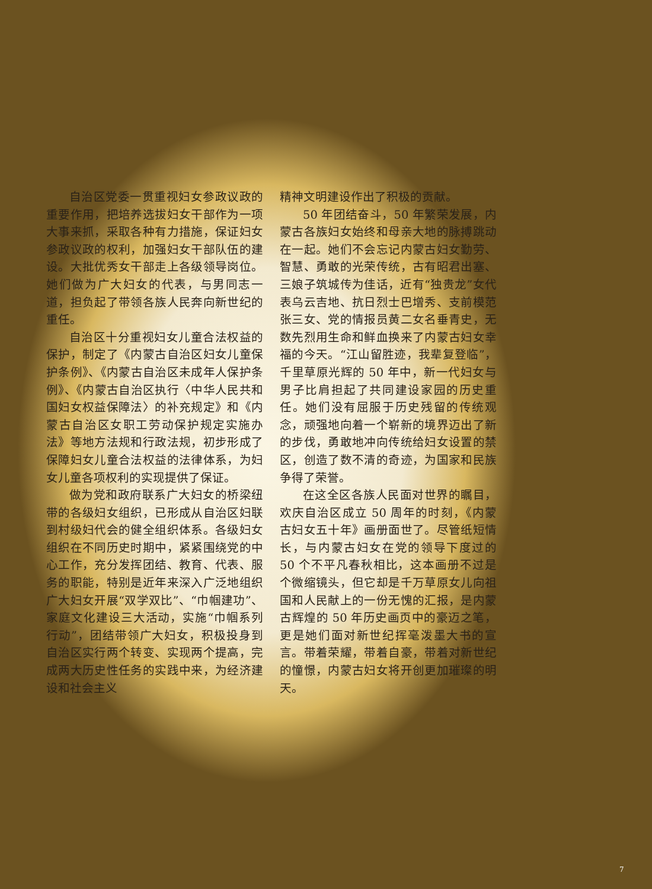自治区党委一贯重视妇女参政议政的重要作用，把培养选拔妇女干部作为一项大事来抓，采取各种有力措施，保证妇女参政议政的权利，加强妇女干部队伍的建设。大批优秀女干部走上各级领导岗位。她们做为广大妇女的代表，与男同志一道，担负起了带领各族人民奔向新世纪的重任。
自治区十分重视妇女儿童合法权益的保护，制定了《内蒙古自治区妇女儿童保护条例》、《内蒙古自治区未成年人保护条例》、《内蒙古自治区执行〈中华人民共和国妇女权益保障法〉的补充规定》和《内蒙古自治区女职工劳动保护规定实施办法》等地方法规和行政法规，初步形成了保障妇女儿童合法权益的法律体系，为妇女儿童各项权利的实现提供了保证。
做为党和政府联系广大妇女的桥梁纽带的各级妇女组织，已形成从自治区妇联到村级妇代会的健全组织体系。各级妇女组织在不同历史时期中，紧紧围绕党的中心工作，充分发挥团结、教育、代表、服务的职能，特别是近年来深入广泛地组织广大妇女开展“双学双比”、“巾帼建功”、家庭文化建设三大活动，实施“巾帼系列行动”，团结带领广大妇女，积极投身到自治区实行两个转变、实现两个提高，完成两大历史性任务的实践中来，为经济建设和社会主义
精神文明建设作出了积极的贡献。
50 年团结奋斗，50 年繁荣发展，内蒙古各族妇女始终和母亲大地的脉搏跳动在一起。她们不会忘记内蒙古妇女勤劳、智慧、勇敢的光荣传统，古有昭君出塞、三娘子筑城传为佳话，近有“独贵龙”女代表乌云吉地、抗日烈士巴增秀、支前模范张三女、党的情报员黄二女名垂青史，无数先烈用生命和鲜血换来了内蒙古妇女幸福的今天。“江山留胜迹，我辈复登临”，千里草原光辉的 50 年中，新一代妇女与男子比肩担起了共同建设家园的历史重任。她们没有屈服于历史残留的传统观念，顽强地向着一个崭新的境界迈出了新的步伐，勇敢地冲向传统给妇女设置的禁区，创造了数不清的奇迹，为国家和民族争得了荣誉。
在这全区各族人民面对世界的瞩目，欢庆自治区成立 50 周年的时刻，《内蒙古妇女五十年》画册面世了。尽管纸短情长，与内蒙古妇女在党的领导下度过的 50 个不平凡春秋相比，这本画册不过是个微缩镜头，但它却是千万草原女儿向祖国和人民献上的一份无愧的汇报，是内蒙古辉煌的 50 年历史画页中的豪迈之笔，更是她们面对新世纪挥毫泼墨大书的宣言。带着荣耀，带着自豪，带着对新世纪的憧憬，内蒙古妇女将开创更加璀璨的明天。
7